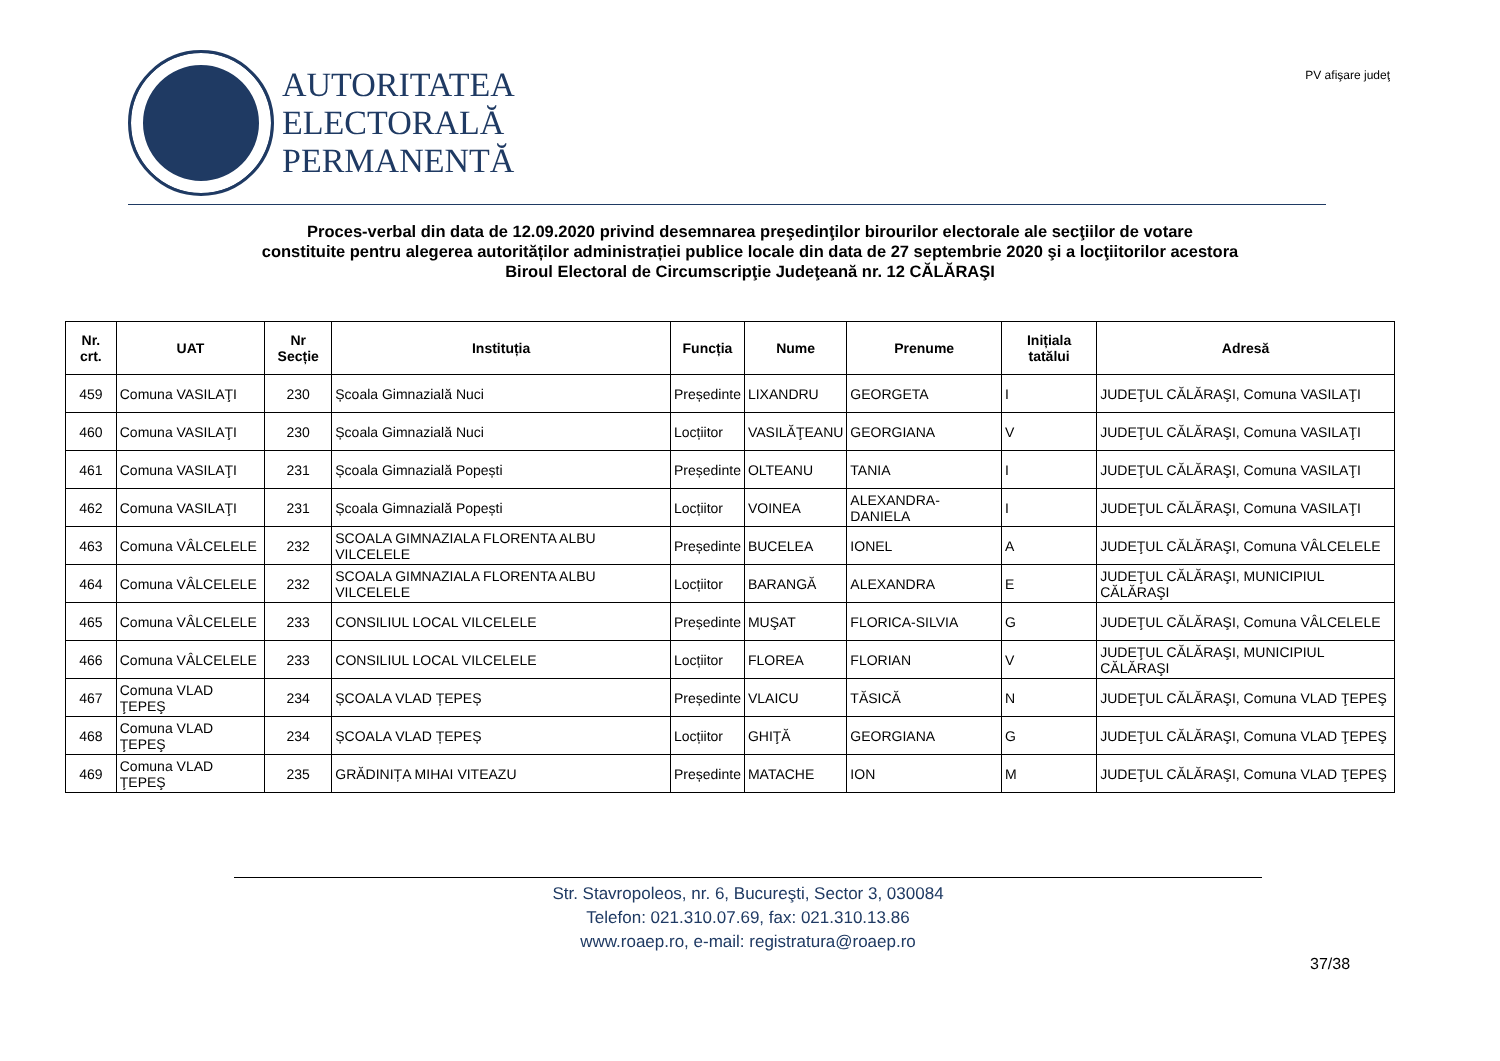AUTORITATEA
ELECTORALĂ
PERMANENTĂ
PV afişare judeţ
Proces-verbal din data de 12.09.2020 privind desemnarea preşedinţilor birourilor electorale ale secţiilor de votare
constituite pentru alegerea autorităților administrației publice locale din data de 27 septembrie 2020 şi a locţiitorilor acestora
Biroul Electoral de Circumscripţie Judeţeană nr. 12 CĂLĂRAŞI
| Nr. crt. | UAT | Nr Secție | Instituția | Funcția | Nume | Prenume | Inițiala tatălui | Adresă |
| --- | --- | --- | --- | --- | --- | --- | --- | --- |
| 459 | Comuna VASILAŢI | 230 | Școala Gimnazială Nuci | Președinte | LIXANDRU | GEORGETA | I | JUDEŢUL CĂLĂRAŞI, Comuna VASILAŢI |
| 460 | Comuna VASILAŢI | 230 | Școala Gimnazială Nuci | Locțiitor | VASILĂŢEANU | GEORGIANA | V | JUDEŢUL CĂLĂRAŞI, Comuna VASILAŢI |
| 461 | Comuna VASILAŢI | 231 | Școala Gimnazială Popești | Președinte | OLTEANU | TANIA | I | JUDEŢUL CĂLĂRAŞI, Comuna VASILAŢI |
| 462 | Comuna VASILAŢI | 231 | Școala Gimnazială Popești | Locțiitor | VOINEA | ALEXANDRA-DANIELA | I | JUDEŢUL CĂLĂRAŞI, Comuna VASILAŢI |
| 463 | Comuna VÂLCELELE | 232 | SCOALA GIMNAZIALA FLORENTA ALBU VILCELELE | Președinte | BUCELEA | IONEL | A | JUDEŢUL CĂLĂRAŞI, Comuna VÂLCELELE |
| 464 | Comuna VÂLCELELE | 232 | SCOALA GIMNAZIALA FLORENTA ALBU VILCELELE | Locțiitor | BARANGĂ | ALEXANDRA | E | JUDEŢUL CĂLĂRAŞI, MUNICIPIUL CĂLĂRAŞI |
| 465 | Comuna VÂLCELELE | 233 | CONSILIUL LOCAL VILCELELE | Președinte | MUŞAT | FLORICA-SILVIA | G | JUDEŢUL CĂLĂRAŞI, Comuna VÂLCELELE |
| 466 | Comuna VÂLCELELE | 233 | CONSILIUL LOCAL VILCELELE | Locțiitor | FLOREA | FLORIAN | V | JUDEŢUL CĂLĂRAŞI, MUNICIPIUL CĂLĂRAŞI |
| 467 | Comuna VLAD ŢEPEŞ | 234 | ȘCOALA VLAD ȚEPEȘ | Președinte | VLAICU | TĂSICĂ | N | JUDEŢUL CĂLĂRAŞI, Comuna VLAD ŢEPEŞ |
| 468 | Comuna VLAD ŢEPEŞ | 234 | ȘCOALA VLAD ȚEPEȘ | Locțiitor | GHIŢĂ | GEORGIANA | G | JUDEŢUL CĂLĂRAŞI, Comuna VLAD ŢEPEŞ |
| 469 | Comuna VLAD ŢEPEŞ | 235 | GRĂDINIȚA MIHAI VITEAZU | Președinte | MATACHE | ION | M | JUDEŢUL CĂLĂRAŞI, Comuna VLAD ŢEPEŞ |
Str. Stavropoleos, nr. 6, Bucureşti, Sector 3, 030084
Telefon: 021.310.07.69, fax: 021.310.13.86
www.roaep.ro, e-mail: registratura@roaep.ro
37/38